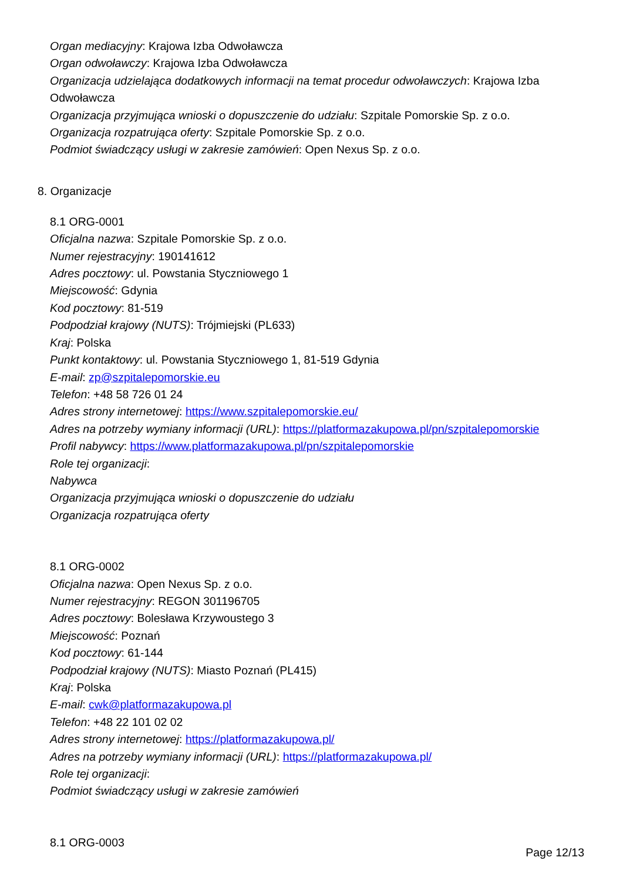Organ mediacyjny: Krajowa Izba Odwoławcza
Organ odwoławczy: Krajowa Izba Odwoławcza
Organizacja udzielająca dodatkowych informacji na temat procedur odwoławczych: Krajowa Izba
Odwoławcza
Organizacja przyjmująca wnioski o dopuszczenie do udziału: Szpitale Pomorskie Sp. z o.o.
Organizacja rozpatrująca oferty: Szpitale Pomorskie Sp. z o.o.
Podmiot świadczący usługi w zakresie zamówień: Open Nexus Sp. z o.o.
8. Organizacje
8.1 ORG-0001
Oficjalna nazwa: Szpitale Pomorskie Sp. z o.o.
Numer rejestracyjny: 190141612
Adres pocztowy: ul. Powstania Styczniowego 1
Miejscowość: Gdynia
Kod pocztowy: 81-519
Podpodział krajowy (NUTS): Trójmiejski (PL633)
Kraj: Polska
Punkt kontaktowy: ul. Powstania Styczniowego 1, 81-519 Gdynia
E-mail: zp@szpitalepomorskie.eu
Telefon: +48 58 726 01 24
Adres strony internetowej: https://www.szpitalepomorskie.eu/
Adres na potrzeby wymiany informacji (URL): https://platformazakupowa.pl/pn/szpitalepomorskie
Profil nabywcy: https://www.platformazakupowa.pl/pn/szpitalepomorskie
Role tej organizacji:
Nabywca
Organizacja przyjmująca wnioski o dopuszczenie do udziału
Organizacja rozpatrująca oferty
8.1 ORG-0002
Oficjalna nazwa: Open Nexus Sp. z o.o.
Numer rejestracyjny: REGON 301196705
Adres pocztowy: Bolesława Krzywoustego 3
Miejscowość: Poznań
Kod pocztowy: 61-144
Podpodział krajowy (NUTS): Miasto Poznań (PL415)
Kraj: Polska
E-mail: cwk@platformazakupowa.pl
Telefon: +48 22 101 02 02
Adres strony internetowej: https://platformazakupowa.pl/
Adres na potrzeby wymiany informacji (URL): https://platformazakupowa.pl/
Role tej organizacji:
Podmiot świadczący usługi w zakresie zamówień
8.1 ORG-0003
Page 12/13